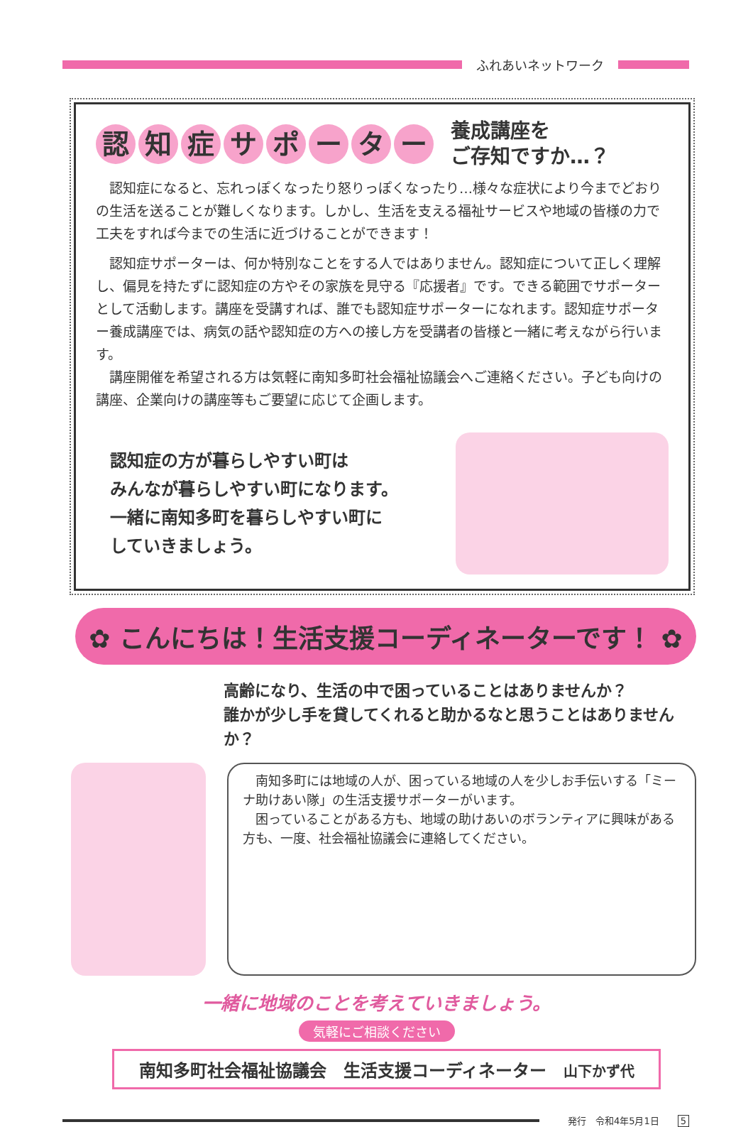ふれあいネットワーク
認知症サポーター
養成講座を
ご存知ですか…？
　認知症になると、忘れっぽくなったり怒りっぽくなったり…様々な症状により今までどおりの生活を送ることが難しくなります。しかし、生活を支える福祉サービスや地域の皆様の力で工夫をすれば今までの生活に近づけることができます！
　認知症サポーターは、何か特別なことをする人ではありません。認知症について正しく理解し、偏見を持たずに認知症の方やその家族を見守る『応援者』です。できる範囲でサポーターとして活動します。講座を受講すれば、誰でも認知症サポーターになれます。認知症サポーター養成講座では、病気の話や認知症の方への接し方を受講者の皆様と一緒に考えながら行います。
　講座開催を希望される方は気軽に南知多町社会福祉協議会へご連絡ください。子ども向けの講座、企業向けの講座等もご要望に応じて企画します。
認知症の方が暮らしやすい町は
みんなが暮らしやすい町になります。
一緒に南知多町を暮らしやすい町に
していきましょう。
✿ こんにちは！生活支援コーディネーターです！ ✿
高齢になり、生活の中で困っていることはありませんか？
誰かが少し手を貸してくれると助かるなと思うことはありませんか？
　南知多町には地域の人が、困っている地域の人を少しお手伝いする「ミーナ助けあい隊」の生活支援サポーターがいます。
　困っていることがある方も、地域の助けあいのボランティアに興味がある方も、一度、社会福祉協議会に連絡してください。
一緒に地域のことを考えていきましょう。
気軽にご相談ください
南知多町社会福祉協議会　生活支援コーディネーター　山下かず代
発行　令和4年5月1日　　5